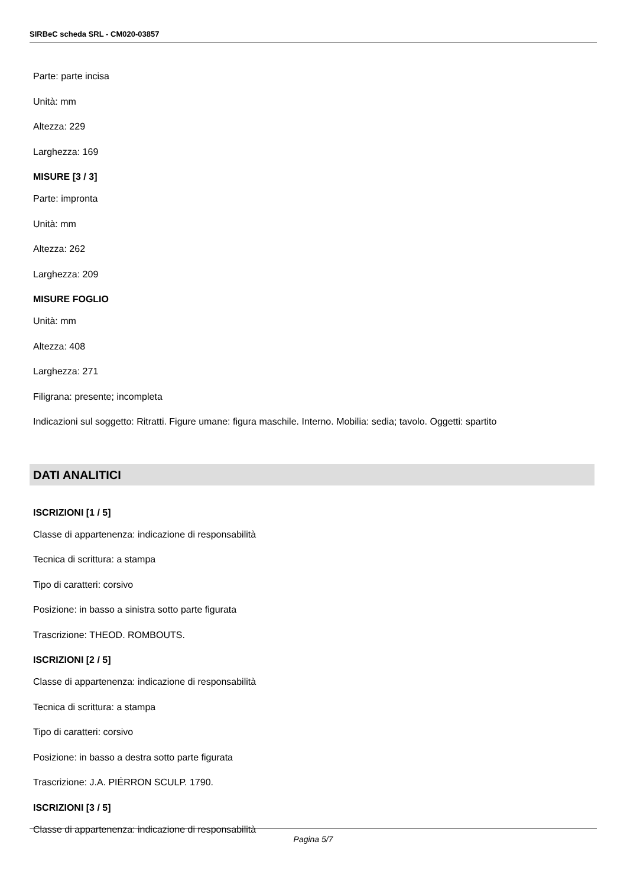SIRBeC scheda SRL - CM020-03857
Parte: parte incisa
Unità: mm
Altezza: 229
Larghezza: 169
MISURE [3 / 3]
Parte: impronta
Unità: mm
Altezza: 262
Larghezza: 209
MISURE FOGLIO
Unità: mm
Altezza: 408
Larghezza: 271
Filigrana: presente; incompleta
Indicazioni sul soggetto: Ritratti. Figure umane: figura maschile. Interno. Mobilia: sedia; tavolo. Oggetti: spartito
DATI ANALITICI
ISCRIZIONI [1 / 5]
Classe di appartenenza: indicazione di responsabilità
Tecnica di scrittura: a stampa
Tipo di caratteri: corsivo
Posizione: in basso a sinistra sotto parte figurata
Trascrizione: THEOD. ROMBOUTS.
ISCRIZIONI [2 / 5]
Classe di appartenenza: indicazione di responsabilità
Tecnica di scrittura: a stampa
Tipo di caratteri: corsivo
Posizione: in basso a destra sotto parte figurata
Trascrizione: J.A. PIÉRRON SCULP. 1790.
ISCRIZIONI [3 / 5]
Classe di appartenenza: indicazione di responsabilità
Pagina 5/7